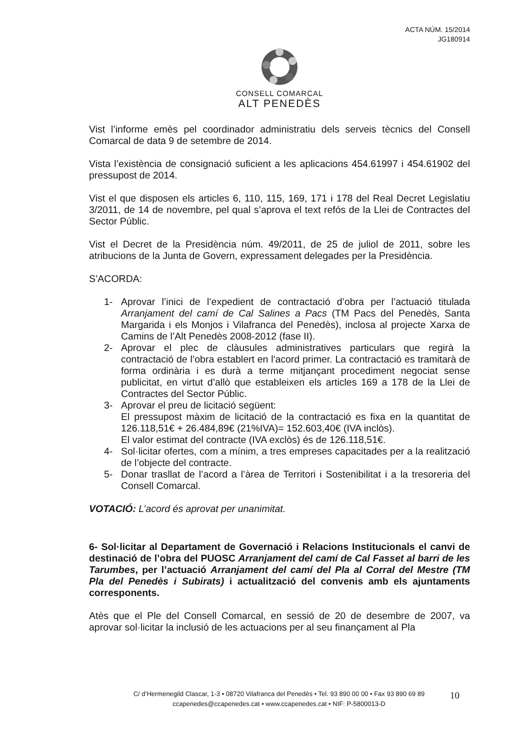ACTA NÚM. 15/2014
JG180914
CONSELL COMARCAL
ALT PENEDÈS
Vist l’informe emès pel coordinador administratiu dels serveis tècnics del Consell Comarcal de data 9 de setembre de 2014.
Vista l’existència de consignació suficient a les aplicacions 454.61997 i 454.61902 del pressupost de 2014.
Vist el que disposen els articles 6, 110, 115, 169, 171 i 178 del Real Decret Legislatiu 3/2011, de 14 de novembre, pel qual s’aprova el text refós de la Llei de Contractes del Sector Públic.
Vist el Decret de la Presidència núm. 49/2011, de 25 de juliol de 2011, sobre les atribucions de la Junta de Govern, expressament delegades per la Presidència.
S’ACORDA:
1- Aprovar l’inici de l’expedient de contractació d’obra per l’actuació titulada Arranjament del camí de Cal Salines a Pacs (TM Pacs del Penedès, Santa Margarida i els Monjos i Vilafranca del Penedès), inclosa al projecte Xarxa de Camins de l’Alt Penedès 2008-2012 (fase II).
2- Aprovar el plec de clàusules administratives particulars que regirà la contractació de l’obra establert en l'acord primer. La contractació es tramitarà de forma ordinària i es durà a terme mitjançant procediment negociat sense publicitat, en virtut d’allò que estableixen els articles 169 a 178 de la Llei de Contractes del Sector Públic.
3- Aprovar el preu de licitació següent:
El pressupost màxim de licitació de la contractació es fixa en la quantitat de 126.118,51€ + 26.484,89€ (21%IVA)= 152.603,40€ (IVA inclòs).
El valor estimat del contracte (IVA exclòs) és de 126.118,51€.
4- Sol·licitar ofertes, com a mínim, a tres empreses capacitades per a la realització de l’objecte del contracte.
5- Donar trasllat de l’acord a l’àrea de Territori i Sostenibilitat i a la tresoreria del Consell Comarcal.
VOTACIÓ: L’acord és aprovat per unanimitat.
6- Sol·licitar al Departament de Governació i Relacions Institucionals el canvi de destinació de l’obra del PUOSC Arranjament del camí de Cal Fasset al barri de les Tarumbes, per l’actuació Arranjament del camí del Pla al Corral del Mestre (TM Pla del Penedès i Subirats) i actualització del convenis amb els ajuntaments corresponents.
Atès que el Ple del Consell Comarcal, en sessió de 20 de desembre de 2007, va aprovar sol·licitar la inclusió de les actuacions per al seu finançament al Pla
C/ d’Hermenegild Clascar, 1-3 • 08720 Vilafranca del Penedès • Tel. 93 890 00 00 • Fax 93 890 69 89
ccapenedes@ccapenedes.cat • www.ccapenedes.cat • NIF: P-5800013-D
10